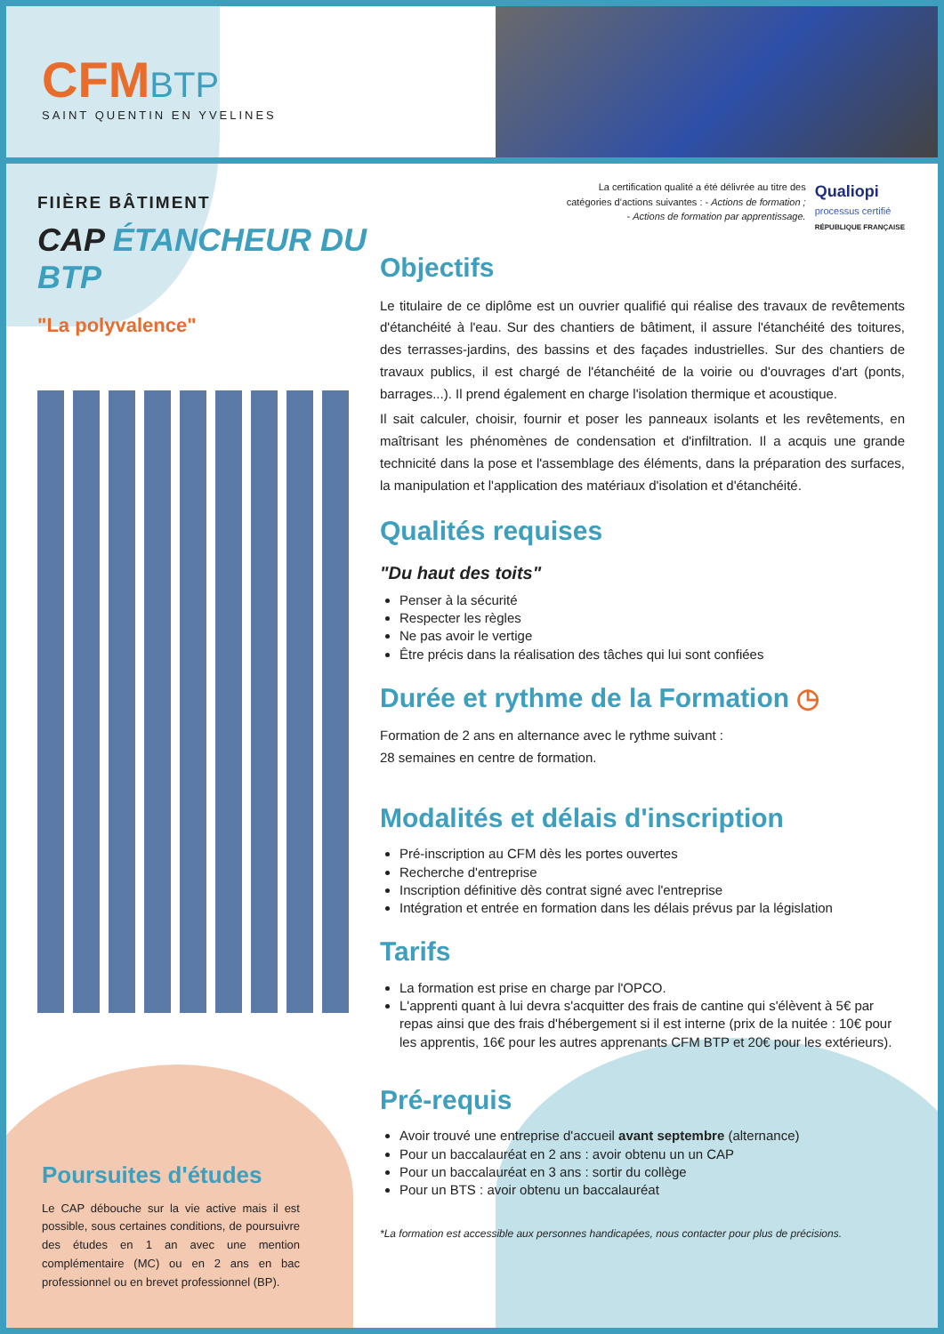CFM BTP
SAINT QUENTIN EN YVELINES
FIIÈRE BÂTIMENT
CAP ÉTANCHEUR DU BTP
"La polyvalence"
La certification qualité a été délivrée au titre des
catégories d’actions suivantes : - Actions de formation ;
- Actions de formation par apprentissage.
Qualiopi
processus certifié
RÉPUBLIQUE FRANÇAISE
Objectifs
Le titulaire de ce diplôme est un ouvrier qualifié qui réalise des travaux de revêtements d'étanchéité à l'eau. Sur des chantiers de bâtiment, il assure l'étanchéité des toitures, des terrasses-jardins, des bassins et des façades industrielles. Sur des chantiers de travaux publics, il est chargé de l'étanchéité de la voirie ou d'ouvrages d'art (ponts, barrages...). Il prend également en charge l'isolation thermique et acoustique.
Il sait calculer, choisir, fournir et poser les panneaux isolants et les revêtements, en maîtrisant les phénomènes de condensation et d'infiltration. Il a acquis une grande technicité dans la pose et l'assemblage des éléments, dans la préparation des surfaces, la manipulation et l'application des matériaux d'isolation et d'étanchéité.
Qualités requises
"Du haut des toits"
Penser à la sécurité
Respecter les règles
Ne pas avoir le vertige
Être précis dans la réalisation des tâches qui lui sont confiées
Durée et rythme de la Formation ◷
Formation de 2 ans en alternance avec le rythme suivant :
28 semaines en centre de formation.
Modalités et délais d'inscription
Pré-inscription au CFM dès les portes ouvertes
Recherche d'entreprise
Inscription définitive dès contrat signé avec l'entreprise
Intégration et entrée en formation dans les délais prévus par la législation
Tarifs
La formation est prise en charge par l'OPCO.
L'apprenti quant à lui devra s'acquitter des frais de cantine qui s'élèvent à 5€ par repas ainsi que des frais d'hébergement si il est interne (prix de la nuitée : 10€ pour les apprentis, 16€ pour les autres apprenants CFM BTP et 20€ pour les extérieurs).
Pré-requis
Avoir trouvé une entreprise d'accueil avant septembre (alternance)
Pour un baccalauréat en 2 ans : avoir obtenu un un CAP
Pour un baccalauréat en 3 ans : sortir du collège
Pour un BTS : avoir obtenu un baccalauréat
*La formation est accessible aux personnes handicapées, nous contacter pour plus de précisions.
Poursuites d'études
Le CAP débouche sur la vie active mais il est possible, sous certaines conditions, de poursuivre des études en 1 an avec une mention complémentaire (MC) ou en 2 ans en bac professionnel ou en brevet professionnel (BP).